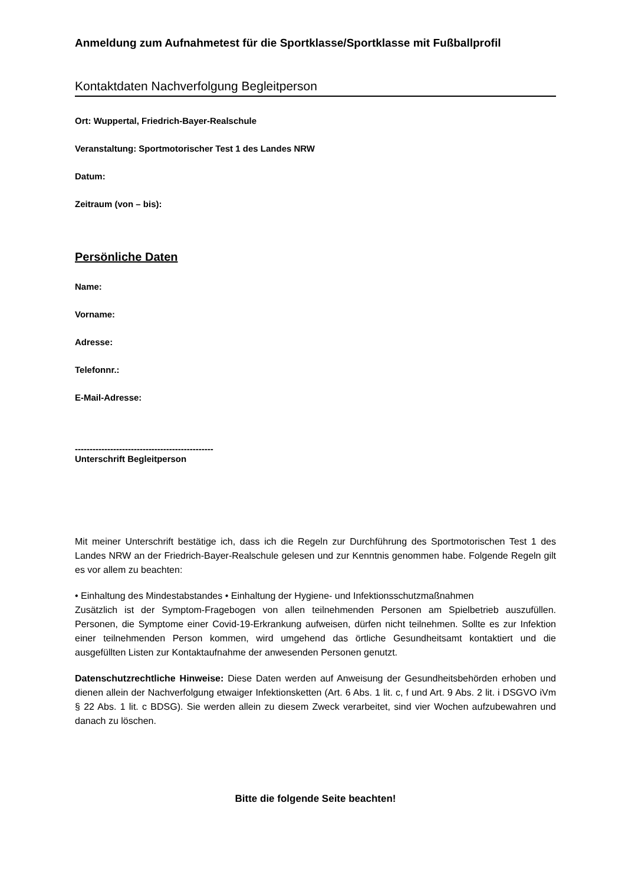Anmeldung zum Aufnahmetest für die Sportklasse/Sportklasse mit Fußballprofil
Kontaktdaten Nachverfolgung Begleitperson
Ort: Wuppertal, Friedrich-Bayer-Realschule
Veranstaltung: Sportmotorischer Test 1 des Landes NRW
Datum:
Zeitraum (von – bis):
Persönliche Daten
Name:
Vorname:
Adresse:
Telefonnr.:
E-Mail-Adresse:
-----------------------------------------------
Unterschrift Begleitperson
Mit meiner Unterschrift bestätige ich, dass ich die Regeln zur Durchführung des Sportmotorischen Test 1 des Landes NRW an der Friedrich-Bayer-Realschule gelesen und zur Kenntnis genommen habe. Folgende Regeln gilt es vor allem zu beachten:
• Einhaltung des Mindestabstandes • Einhaltung der Hygiene- und Infektionsschutzmaßnahmen
Zusätzlich ist der Symptom-Fragebogen von allen teilnehmenden Personen am Spielbetrieb auszufüllen. Personen, die Symptome einer Covid-19-Erkrankung aufweisen, dürfen nicht teilnehmen. Sollte es zur Infektion einer teilnehmenden Person kommen, wird umgehend das örtliche Gesundheitsamt kontaktiert und die ausgefüllten Listen zur Kontaktaufnahme der anwesenden Personen genutzt.
Datenschutzrechtliche Hinweise: Diese Daten werden auf Anweisung der Gesundheitsbehörden erhoben und dienen allein der Nachverfolgung etwaiger Infektionsketten (Art. 6 Abs. 1 lit. c, f und Art. 9 Abs. 2 lit. i DSGVO iVm § 22 Abs. 1 lit. c BDSG). Sie werden allein zu diesem Zweck verarbeitet, sind vier Wochen aufzubewahren und danach zu löschen.
Bitte die folgende Seite beachten!